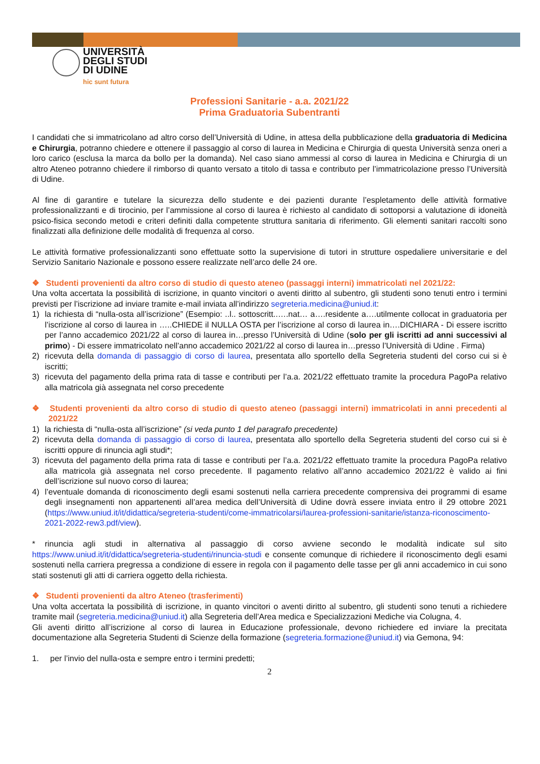UNIVERSITÀ
DEGLI STUDI
DI UDINE
hic sunt futura
Professioni Sanitarie - a.a. 2021/22
Prima Graduatoria Subentranti
I candidati che si immatricolano ad altro corso dell’Università di Udine, in attesa della pubblicazione della graduatoria di Medicina e Chirurgia, potranno chiedere e ottenere il passaggio al corso di laurea in Medicina e Chirurgia di questa Università senza oneri a loro carico (esclusa la marca da bollo per la domanda). Nel caso siano ammessi al corso di laurea in Medicina e Chirurgia di un altro Ateneo potranno chiedere il rimborso di quanto versato a titolo di tassa e contributo per l’immatricolazione presso l’Università di Udine.
Al fine di garantire e tutelare la sicurezza dello studente e dei pazienti durante l’espletamento delle attività formative professionalizzanti e di tirocinio, per l’ammissione al corso di laurea è richiesto al candidato di sottoporsi a valutazione di idoneità psico-fisica secondo metodi e criteri definiti dalla competente struttura sanitaria di riferimento. Gli elementi sanitari raccolti sono finalizzati alla definizione delle modalità di frequenza al corso.
Le attività formative professionalizzanti sono effettuate sotto la supervisione di tutori in strutture ospedaliere universitarie e del Servizio Sanitario Nazionale e possono essere realizzate nell’arco delle 24 ore.
❖ Studenti provenienti da altro corso di studio di questo ateneo (passaggi interni) immatricolati nel 2021/22:
Una volta accertata la possibilità di iscrizione, in quanto vincitori o aventi diritto al subentro, gli studenti sono tenuti entro i termini previsti per l’iscrizione ad inviare tramite e-mail inviata all’indirizzo segreteria.medicina@uniud.it:
1) la richiesta di “nulla-osta all’iscrizione” (Esempio: ..l.. sottoscritt..….nat… a….residente a….utilmente collocat in graduatoria per l’iscrizione al corso di laurea in …..CHIEDE il NULLA OSTA per l’iscrizione al corso di laurea in….DICHIARA - Di essere iscritto per l’anno accademico 2021/22 al corso di laurea in…presso l’Università di Udine (solo per gli iscritti ad anni successivi al primo) - Di essere immatricolato nell’anno accademico 2021/22 al corso di laurea in…presso l’Università di Udine . Firma)
2) ricevuta della domanda di passaggio di corso di laurea, presentata allo sportello della Segreteria studenti del corso cui si è iscritti;
3) ricevuta del pagamento della prima rata di tasse e contributi per l’a.a. 2021/22 effettuato tramite la procedura PagoPa relativo alla matricola già assegnata nel corso precedente
❖ Studenti provenienti da altro corso di studio di questo ateneo (passaggi interni) immatricolati in anni precedenti al 2021/22
1) la richiesta di “nulla-osta all’iscrizione” (si veda punto 1 del paragrafo precedente)
2) ricevuta della domanda di passaggio di corso di laurea, presentata allo sportello della Segreteria studenti del corso cui si è iscritti oppure di rinuncia agli studi*;
3) ricevuta del pagamento della prima rata di tasse e contributi per l’a.a. 2021/22 effettuato tramite la procedura PagoPa relativo alla matricola già assegnata nel corso precedente. Il pagamento relativo all’anno accademico 2021/22 è valido ai fini dell’iscrizione sul nuovo corso di laurea;
4) l’eventuale domanda di riconoscimento degli esami sostenuti nella carriera precedente comprensiva dei programmi di esame degli insegnamenti non appartenenti all’area medica dell’Università di Udine dovrà essere inviata entro il 29 ottobre 2021 (https://www.uniud.it/it/didattica/segreteria-studenti/come-immatricolarsi/laurea-professioni-sanitarie/istanza-riconoscimento-2021-2022-rew3.pdf/view).
* rinuncia agli studi in alternativa al passaggio di corso avviene secondo le modalità indicate sul sito https://www.uniud.it/it/didattica/segreteria-studenti/rinuncia-studi e consente comunque di richiedere il riconoscimento degli esami sostenuti nella carriera pregressa a condizione di essere in regola con il pagamento delle tasse per gli anni accademico in cui sono stati sostenuti gli atti di carriera oggetto della richiesta.
❖ Studenti provenienti da altro Ateneo (trasferimenti)
Una volta accertata la possibilità di iscrizione, in quanto vincitori o aventi diritto al subentro, gli studenti sono tenuti a richiedere tramite mail (segreteria.medicina@uniud.it) alla Segreteria dell’Area medica e Specializzazioni Mediche via Colugna, 4.
Gli aventi diritto all’iscrizione al corso di laurea in Educazione professionale, devono richiedere ed inviare la precitata documentazione alla Segreteria Studenti di Scienze della formazione (segreteria.formazione@uniud.it) via Gemona, 94:
1. per l’invio del nulla-osta e sempre entro i termini predetti;
2